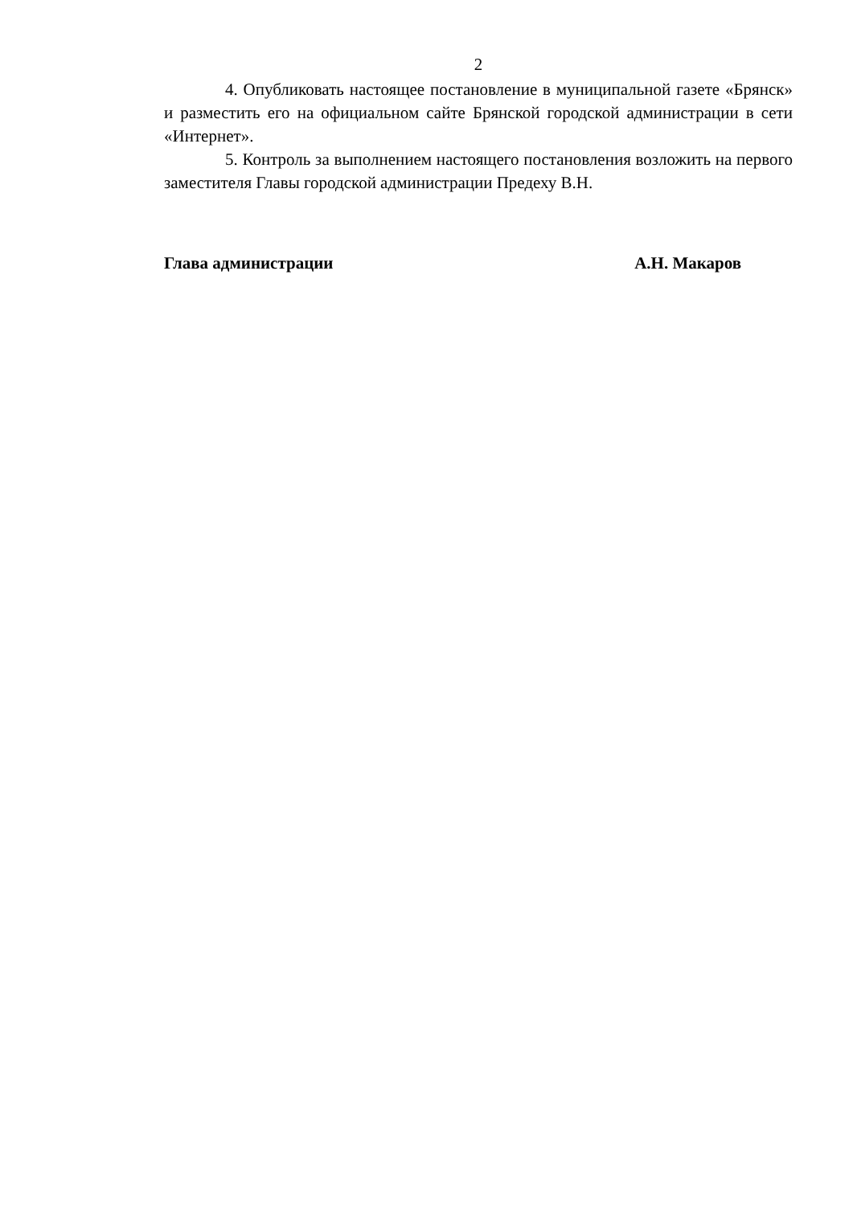2
4. Опубликовать настоящее постановление в муниципальной газете «Брянск» и разместить его на официальном сайте Брянской городской администрации в сети «Интернет».
5. Контроль за выполнением настоящего постановления возложить на первого заместителя Главы городской администрации Предеху В.Н.
Глава администрации А.Н. Макаров